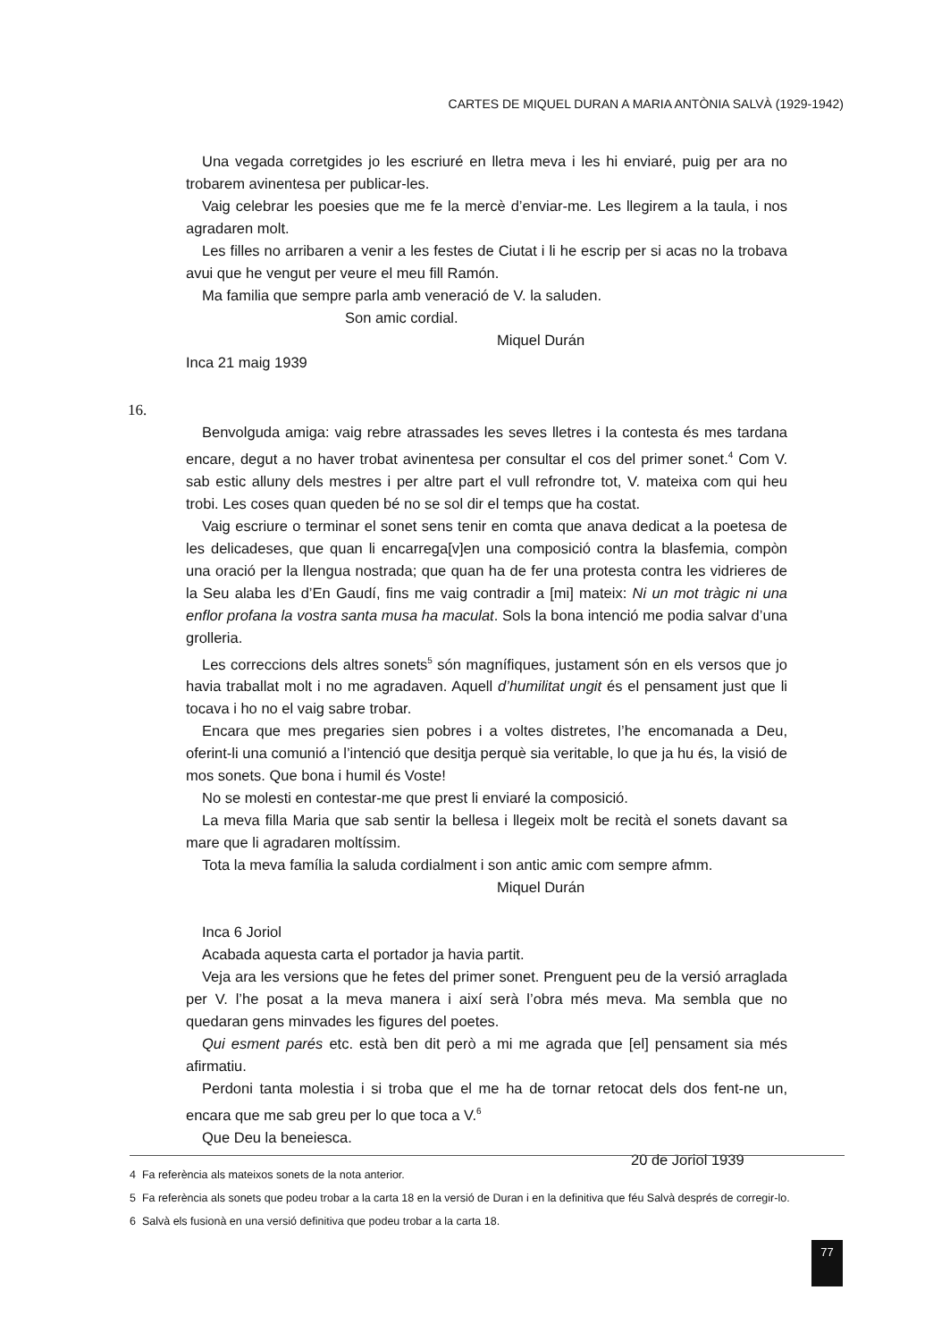CARTES DE MIQUEL DURAN A MARIA ANTÒNIA SALVÀ (1929-1942)
Una vegada corretgides jo les escriuré en lletra meva i les hi enviaré, puig per ara no trobarem avinentesa per publicar-les.
Vaig celebrar les poesies que me fe la mercè d’enviar-me. Les llegirem a la taula, i nos agradaren molt.
Les filles no arribaren a venir a les festes de Ciutat i li he escrip per si acas no la trobava avui que he vengut per veure el meu fill Ramón.
Ma familia que sempre parla amb veneració de V. la saluden.
Son amic cordial.
Miquel Durán
Inca 21 maig 1939
16.
Benvolguda amiga: vaig rebre atrassades les seves lletres i la contesta és mes tardana encare, degut a no haver trobat avinentesa per consultar el cos del primer sonet.<sup>4</sup> Com V. sab estic alluny dels mestres i per altre part el vull refrondre tot, V. mateixa com qui heu trobi. Les coses quan queden bé no se sol dir el temps que ha costat.
Vaig escriure o terminar el sonet sens tenir en comta que anava dedicat a la poetesa de les delicadeses, que quan li encarrega[v]en una composició contra la blasfemia, compòn una oració per la llengua nostrada; que quan ha de fer una protesta contra les vidrieres de la Seu alaba les d’En Gaudí, fins me vaig contradir a [mi] mateix: Ni un mot tràgic ni una enflor profana la vostra santa musa ha maculat. Sols la bona intenció me podia salvar d’una grolleria.
Les correccions dels altres sonets<sup>5</sup> són magnífiques, justament són en els versos que jo havia traballat molt i no me agradaven. Aquell d’humilitat ungit és el pensament just que li tocava i ho no el vaig sabre trobar.
Encara que mes pregaries sien pobres i a voltes distretes, l’he encomanada a Deu, oferint-li una comunió a l’intenció que desitja perquè sia veritable, lo que ja hu és, la visió de mos sonets. Que bona i humil és Voste!
No se molesti en contestar-me que prest li enviaré la composició.
La meva filla Maria que sab sentir la bellesa i llegeix molt be recità el sonets davant sa mare que li agradaren moltíssim.
Tota la meva família la saluda cordialment i son antic amic com sempre afmm.
Miquel Durán
Inca 6 Joriol
Acabada aquesta carta el portador ja havia partit.
Veja ara les versions que he fetes del primer sonet. Prenguent peu de la versió arraglada per V. l’he posat a la meva manera i així serà l’obra més meva. Ma sembla que no quedaran gens minvades les figures del poetes.
Qui esment parés etc. està ben dit però a mi me agrada que [el] pensament sia més afirmatiu.
Perdoni tanta molestia i si troba que el me ha de tornar retocat dels dos fent-ne un, encara que me sab greu per lo que toca a V.<sup>6</sup>
Que Deu la beneiesca.
20 de Joriol 1939
4 Fa referència als mateixos sonets de la nota anterior.
5 Fa referència als sonets que podeu trobar a la carta 18 en la versió de Duran i en la definitiva que féu Salvà després de corregir-lo.
6 Salvà els fusionà en una versió definitiva que podeu trobar a la carta 18.
77